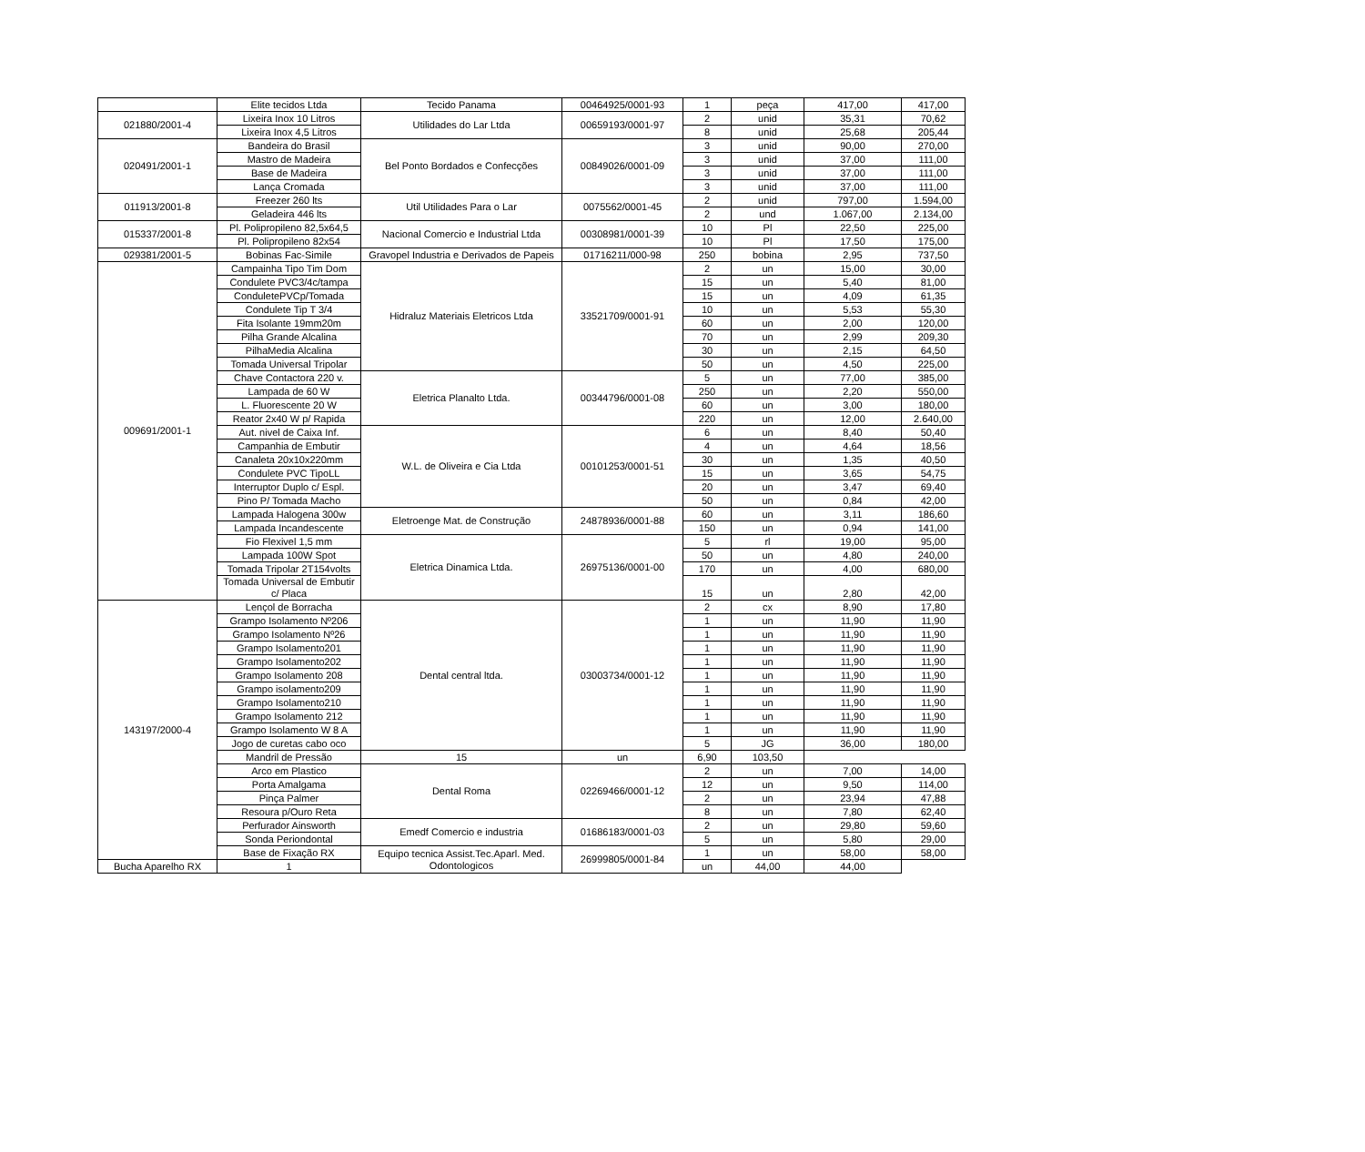| | Elite tecidos Ltda | Tecido Panama | 00464925/0001-93 | 1 | peça | 417,00 | 417,00 |
| 021880/2001-4 | Lixeira Inox 10 Litros | Utilidades do Lar Ltda | 00659193/0001-97 | 2 | unid | 35,31 | 70,62 |
| | Lixeira Inox 4,5 Litros | | | 8 | unid | 25,68 | 205,44 |
| 020491/2001-1 | Bandeira do Brasil | Bel Ponto Bordados e Confecções | 00849026/0001-09 | 3 | unid | 90,00 | 270,00 |
| | Mastro de Madeira | | | 3 | unid | 37,00 | 111,00 |
| | Base de Madeira | | | 3 | unid | 37,00 | 111,00 |
| | Lança Cromada | | | 3 | unid | 37,00 | 111,00 |
| 011913/2001-8 | Freezer 260 lts | Util Utilidades Para o Lar | 0075562/0001-45 | 2 | unid | 797,00 | 1.594,00 |
| | Geladeira 446 lts | | | 2 | und | 1.067,00 | 2.134,00 |
| 015337/2001-8 | Pl. Polipropileno 82,5x64,5 | Nacional Comercio e Industrial Ltda | 00308981/0001-39 | 10 | Pl | 22,50 | 225,00 |
| | Pl. Polipropileno 82x54 | | | 10 | Pl | 17,50 | 175,00 |
| 029381/2001-5 | Bobinas Fac-Simile | Gravopel Industria e Derivados de Papeis | 01716211/000-98 | 250 | bobina | 2,95 | 737,50 |
| 009691/2001-1 | Campainha Tipo Tim Dom | Hidraluz Materiais Eletricos Ltda | 33521709/0001-91 | 2 | un | 15,00 | 30,00 |
| | Condulete PVC3/4c/tampa | | | 15 | un | 5,40 | 81,00 |
| | ConduletePVCp/Tomada | | | 15 | un | 4,09 | 61,35 |
| | Condulete Tip T 3/4 | | | 10 | un | 5,53 | 55,30 |
| | Fita Isolante 19mm20m | | | 60 | un | 2,00 | 120,00 |
| | Pilha Grande Alcalina | | | 70 | un | 2,99 | 209,30 |
| | PilhaMedia Alcalina | | | 30 | un | 2,15 | 64,50 |
| | Tomada Universal Tripolar | | | 50 | un | 4,50 | 225,00 |
| | Chave Contactora 220 v. | Eletrica Planalto Ltda. | 00344796/0001-08 | 5 | un | 77,00 | 385,00 |
| | Lampada de 60 W | | | 250 | un | 2,20 | 550,00 |
| | L. Fluorescente 20 W | | | 60 | un | 3,00 | 180,00 |
| | Reator 2x40 W p/ Rapida | | | 220 | un | 12,00 | 2.640,00 |
| | Aut. nivel de Caixa Inf. | W.L. de Oliveira e Cia Ltda | 00101253/0001-51 | 6 | un | 8,40 | 50,40 |
| | Campanhia de Embutir | | | 4 | un | 4,64 | 18,56 |
| | Canaleta 20x10x220mm | | | 30 | un | 1,35 | 40,50 |
| | Condulete PVC TipoLL | | | 15 | un | 3,65 | 54,75 |
| | Interruptor Duplo c/ Espl. | | | 20 | un | 3,47 | 69,40 |
| | Pino P/ Tomada Macho | | | 50 | un | 0,84 | 42,00 |
| | Lampada Halogena 300w | Eletroenge Mat. de Construção | 24878936/0001-88 | 60 | un | 3,11 | 186,60 |
| | Lampada Incandescente | | | 150 | un | 0,94 | 141,00 |
| | Fio Flexivel 1,5 mm | Eletrica Dinamica Ltda. | 26975136/0001-00 | 5 | rl | 19,00 | 95,00 |
| | Lampada 100W Spot | | | 50 | un | 4,80 | 240,00 |
| | Tomada Tripolar 2T154volts | | | 170 | un | 4,00 | 680,00 |
| | Tomada Universal de Embutir c/ Placa | | | 15 | un | 2,80 | 42,00 |
| 143197/2000-4 | Lençol de Borracha | Dental central ltda. | 03003734/0001-12 | 2 | cx | 8,90 | 17,80 |
| | Grampo Isolamento Nº206 | | | 1 | un | 11,90 | 11,90 |
| | Grampo Isolamento Nº26 | | | 1 | un | 11,90 | 11,90 |
| | Grampo Isolamento201 | | | 1 | un | 11,90 | 11,90 |
| | Grampo Isolamento202 | | | 1 | un | 11,90 | 11,90 |
| | Grampo Isolamento 208 | | | 1 | un | 11,90 | 11,90 |
| | Grampo isolamento209 | | | 1 | un | 11,90 | 11,90 |
| | Grampo Isolamento210 | | | 1 | un | 11,90 | 11,90 |
| | Grampo Isolamento 212 | | | 1 | un | 11,90 | 11,90 |
| | Grampo Isolamento W 8 A | | | 1 | un | 11,90 | 11,90 |
| | Jogo de curetas cabo oco | | | 5 | JG | 36,00 | 180,00 |
| | Mandril de Pressão | 15 | un | 6,90 | 103,50 | | |
| | Arco em Plastico | Dental Roma | 02269466/0001-12 | 2 | un | 7,00 | 14,00 |
| | Porta Amalgama | | | 12 | un | 9,50 | 114,00 |
| | Pinça Palmer | | | 2 | un | 23,94 | 47,88 |
| | Resoura p/Ouro Reta | | | 8 | un | 7,80 | 62,40 |
| | Perfurador Ainsworth | Emedf Comercio e industria | 01686183/0001-03 | 2 | un | 29,80 | 59,60 |
| | Sonda Periondontal | | | 5 | un | 5,80 | 29,00 |
| | Base de Fixação RX | Equipo tecnica Assist.Tec.Aparl. Med. Odontologicos | 26999805/0001-84 | 1 | un | 58,00 | 58,00 |
| Bucha Aparelho RX | 1 | | | un | 44,00 | 44,00 | |